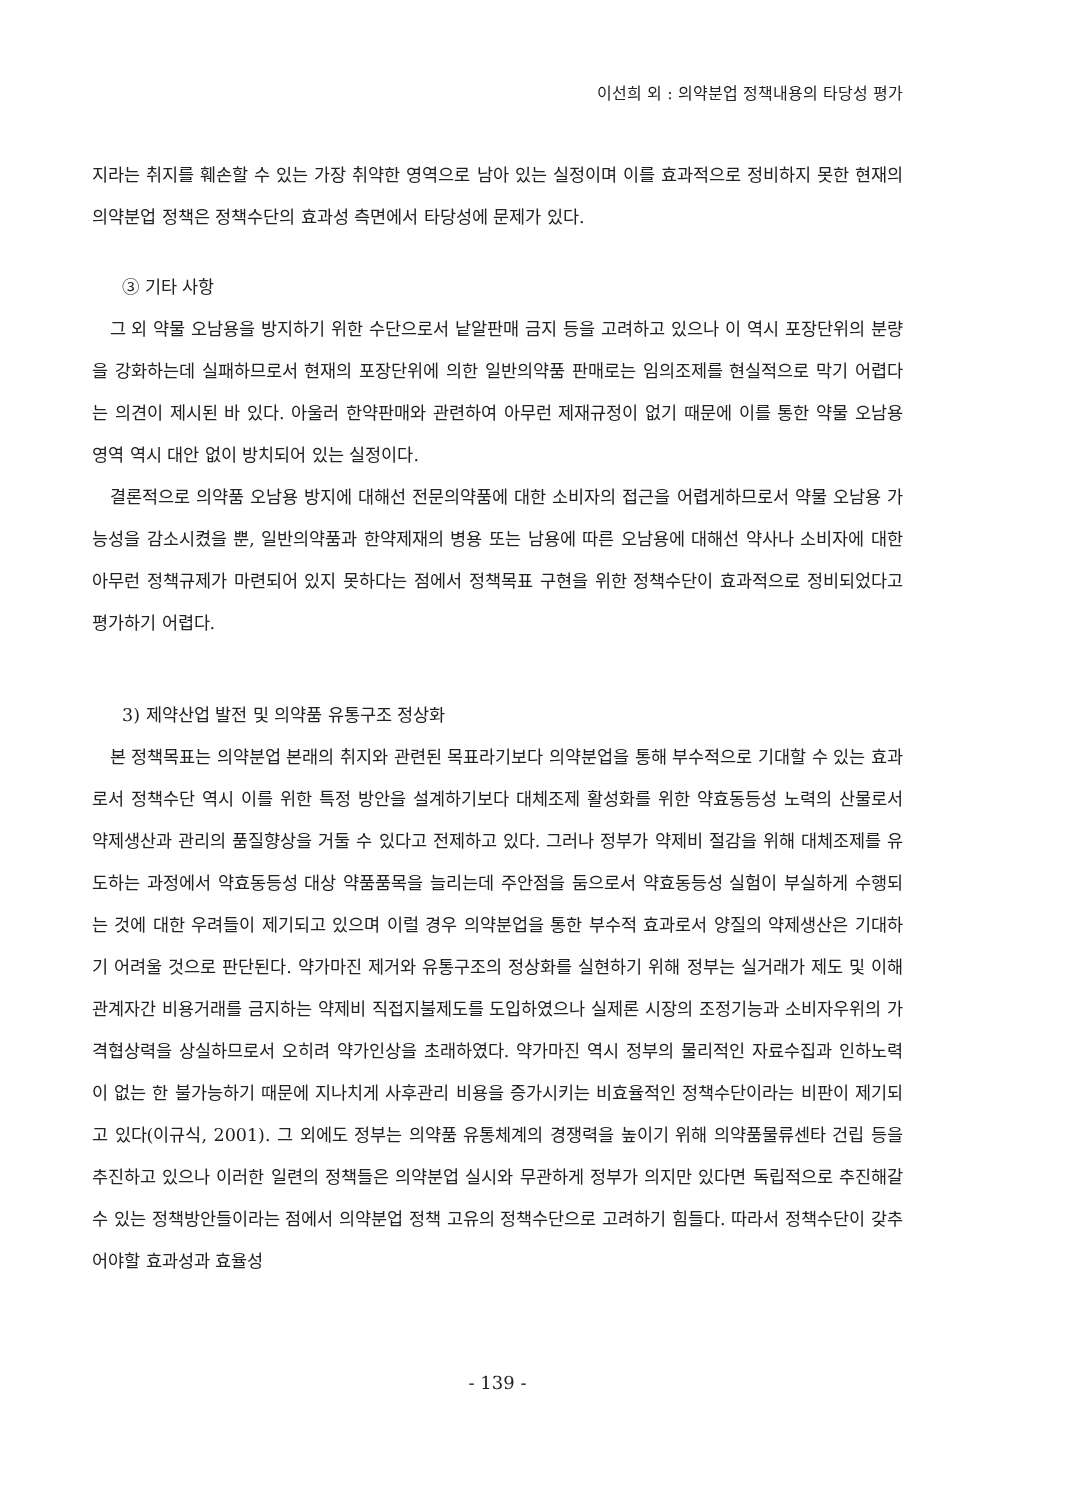이선희 외 : 의약분업 정책내용의 타당성 평가
지라는 취지를 훼손할 수 있는 가장 취약한 영역으로 남아 있는 실정이며 이를 효과적으로 정비하지 못한 현재의 의약분업 정책은 정책수단의 효과성 측면에서 타당성에 문제가 있다.
③ 기타 사항
그 외 약물 오남용을 방지하기 위한 수단으로서 낱알판매 금지 등을 고려하고 있으나 이 역시 포장단위의 분량을 강화하는데 실패하므로서 현재의 포장단위에 의한 일반의약품 판매로는 임의조제를 현실적으로 막기 어렵다는 의견이 제시된 바 있다. 아울러 한약판매와 관련하여 아무런 제재규정이 없기 때문에 이를 통한 약물 오남용 영역 역시 대안 없이 방치되어 있는 실정이다.
결론적으로 의약품 오남용 방지에 대해선 전문의약품에 대한 소비자의 접근을 어렵게하므로서 약물 오남용 가능성을 감소시켰을 뿐, 일반의약품과 한약제재의 병용 또는 남용에 따른 오남용에 대해선 약사나 소비자에 대한 아무런 정책규제가 마련되어 있지 못하다는 점에서 정책목표 구현을 위한 정책수단이 효과적으로 정비되었다고 평가하기 어렵다.
3) 제약산업 발전 및 의약품 유통구조 정상화
본 정책목표는 의약분업 본래의 취지와 관련된 목표라기보다 의약분업을 통해 부수적으로 기대할 수 있는 효과로서 정책수단 역시 이를 위한 특정 방안을 설계하기보다 대체조제 활성화를 위한 약효동등성 노력의 산물로서 약제생산과 관리의 품질향상을 거둘 수 있다고 전제하고 있다. 그러나 정부가 약제비 절감을 위해 대체조제를 유도하는 과정에서 약효동등성 대상 약품품목을 늘리는데 주안점을 둠으로서 약효동등성 실험이 부실하게 수행되는 것에 대한 우려들이 제기되고 있으며 이럴 경우 의약분업을 통한 부수적 효과로서 양질의 약제생산은 기대하기 어려울 것으로 판단된다. 약가마진 제거와 유통구조의 정상화를 실현하기 위해 정부는 실거래가 제도 및 이해관계자간 비용거래를 금지하는 약제비 직접지불제도를 도입하였으나 실제론 시장의 조정기능과 소비자우위의 가격협상력을 상실하므로서 오히려 약가인상을 초래하였다. 약가마진 역시 정부의 물리적인 자료수집과 인하노력이 없는 한 불가능하기 때문에 지나치게 사후관리 비용을 증가시키는 비효율적인 정책수단이라는 비판이 제기되고 있다(이규식, 2001). 그 외에도 정부는 의약품 유통체계의 경쟁력을 높이기 위해 의약품물류센타 건립 등을 추진하고 있으나 이러한 일련의 정책들은 의약분업 실시와 무관하게 정부가 의지만 있다면 독립적으로 추진해갈 수 있는 정책방안들이라는 점에서 의약분업 정책 고유의 정책수단으로 고려하기 힘들다. 따라서 정책수단이 갖추어야할 효과성과 효율성
- 139 -